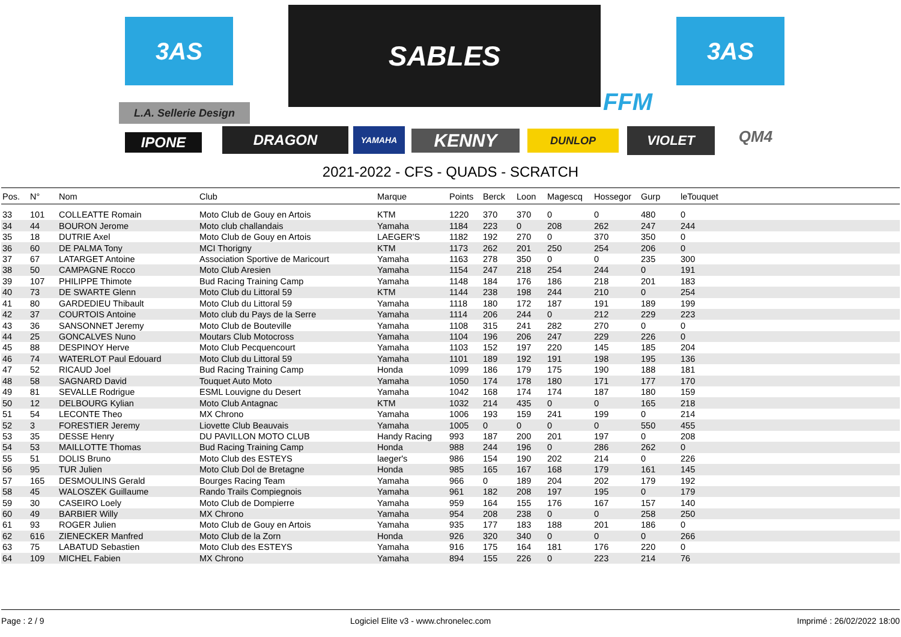3AS 3AS
SABLES
FFM
L.A. Sellerie Design
IPONE DRAGON YAMAHA KENNY DUNLOP VIOLET QM4
2021-2022 - CFS - QUADS - SCRATCH
| Pos. | N° | Nom | Club | Marque | Points | Berck | Loon | Magescq | Hossegor | Gurp | leTouquet |
| --- | --- | --- | --- | --- | --- | --- | --- | --- | --- | --- | --- |
| 33 | 101 | COLLEATTE Romain | Moto Club de Gouy en Artois | KTM | 1220 | 370 | 370 | 0 | 0 | 480 | 0 |
| 34 | 44 | BOURON Jerome | Moto club challandais | Yamaha | 1184 | 223 | 0 | 208 | 262 | 247 | 244 |
| 35 | 18 | DUTRIE Axel | Moto Club de Gouy en Artois | LAEGER'S | 1182 | 192 | 270 | 0 | 370 | 350 | 0 |
| 36 | 60 | DE PALMA Tony | MCI Thorigny | KTM | 1173 | 262 | 201 | 250 | 254 | 206 | 0 |
| 37 | 67 | LATARGET Antoine | Association Sportive de Maricourt | Yamaha | 1163 | 278 | 350 | 0 | 0 | 235 | 300 |
| 38 | 50 | CAMPAGNE Rocco | Moto Club Aresien | Yamaha | 1154 | 247 | 218 | 254 | 244 | 0 | 191 |
| 39 | 107 | PHILIPPE Thimote | Bud Racing Training Camp | Yamaha | 1148 | 184 | 176 | 186 | 218 | 201 | 183 |
| 40 | 73 | DE SWARTE Glenn | Moto Club du Littoral 59 | KTM | 1144 | 238 | 198 | 244 | 210 | 0 | 254 |
| 41 | 80 | GARDEDIEU Thibault | Moto Club du Littoral 59 | Yamaha | 1118 | 180 | 172 | 187 | 191 | 189 | 199 |
| 42 | 37 | COURTOIS Antoine | Moto club du Pays de la Serre | Yamaha | 1114 | 206 | 244 | 0 | 212 | 229 | 223 |
| 43 | 36 | SANSONNET Jeremy | Moto Club de Bouteville | Yamaha | 1108 | 315 | 241 | 282 | 270 | 0 | 0 |
| 44 | 25 | GONCALVES Nuno | Moutars Club Motocross | Yamaha | 1104 | 196 | 206 | 247 | 229 | 226 | 0 |
| 45 | 88 | DESPINOY Herve | Moto Club Pecquencourt | Yamaha | 1103 | 152 | 197 | 220 | 145 | 185 | 204 |
| 46 | 74 | WATERLOT Paul Edouard | Moto Club du Littoral 59 | Yamaha | 1101 | 189 | 192 | 191 | 198 | 195 | 136 |
| 47 | 52 | RICAUD Joel | Bud Racing Training Camp | Honda | 1099 | 186 | 179 | 175 | 190 | 188 | 181 |
| 48 | 58 | SAGNARD David | Touquet Auto Moto | Yamaha | 1050 | 174 | 178 | 180 | 171 | 177 | 170 |
| 49 | 81 | SEVALLE Rodrigue | ESML Louvigne du Desert | Yamaha | 1042 | 168 | 174 | 174 | 187 | 180 | 159 |
| 50 | 12 | DELBOURG Kylian | Moto Club Antagnac | KTM | 1032 | 214 | 435 | 0 | 0 | 165 | 218 |
| 51 | 54 | LECONTE Theo | MX Chrono | Yamaha | 1006 | 193 | 159 | 241 | 199 | 0 | 214 |
| 52 | 3 | FORESTIER Jeremy | Liovette Club Beauvais | Yamaha | 1005 | 0 | 0 | 0 | 0 | 550 | 455 |
| 53 | 35 | DESSE Henry | DU PAVILLON MOTO CLUB | Handy Racing | 993 | 187 | 200 | 201 | 197 | 0 | 208 |
| 54 | 53 | MAILLOTTE Thomas | Bud Racing Training Camp | Honda | 988 | 244 | 196 | 0 | 286 | 262 | 0 |
| 55 | 51 | DOLIS Bruno | Moto Club des ESTEYS | laeger's | 986 | 154 | 190 | 202 | 214 | 0 | 226 |
| 56 | 95 | TUR Julien | Moto Club Dol de Bretagne | Honda | 985 | 165 | 167 | 168 | 179 | 161 | 145 |
| 57 | 165 | DESMOULINS Gerald | Bourges Racing Team | Yamaha | 966 | 0 | 189 | 204 | 202 | 179 | 192 |
| 58 | 45 | WALOSZEK Guillaume | Rando Trails Compiegnois | Yamaha | 961 | 182 | 208 | 197 | 195 | 0 | 179 |
| 59 | 30 | CASEIRO Loely | Moto Club de Dompierre | Yamaha | 959 | 164 | 155 | 176 | 167 | 157 | 140 |
| 60 | 49 | BARBIER Willy | MX Chrono | Yamaha | 954 | 208 | 238 | 0 | 0 | 258 | 250 |
| 61 | 93 | ROGER Julien | Moto Club de Gouy en Artois | Yamaha | 935 | 177 | 183 | 188 | 201 | 186 | 0 |
| 62 | 616 | ZIENECKER Manfred | Moto Club de la Zorn | Honda | 926 | 320 | 340 | 0 | 0 | 0 | 266 |
| 63 | 75 | LABATUD Sebastien | Moto Club des ESTEYS | Yamaha | 916 | 175 | 164 | 181 | 176 | 220 | 0 |
| 64 | 109 | MICHEL Fabien | MX Chrono | Yamaha | 894 | 155 | 226 | 0 | 223 | 214 | 76 |
Page : 2 / 9 Logiciel Elite v3 - www.chronelec.com Imprimé : 26/02/2022 18:00